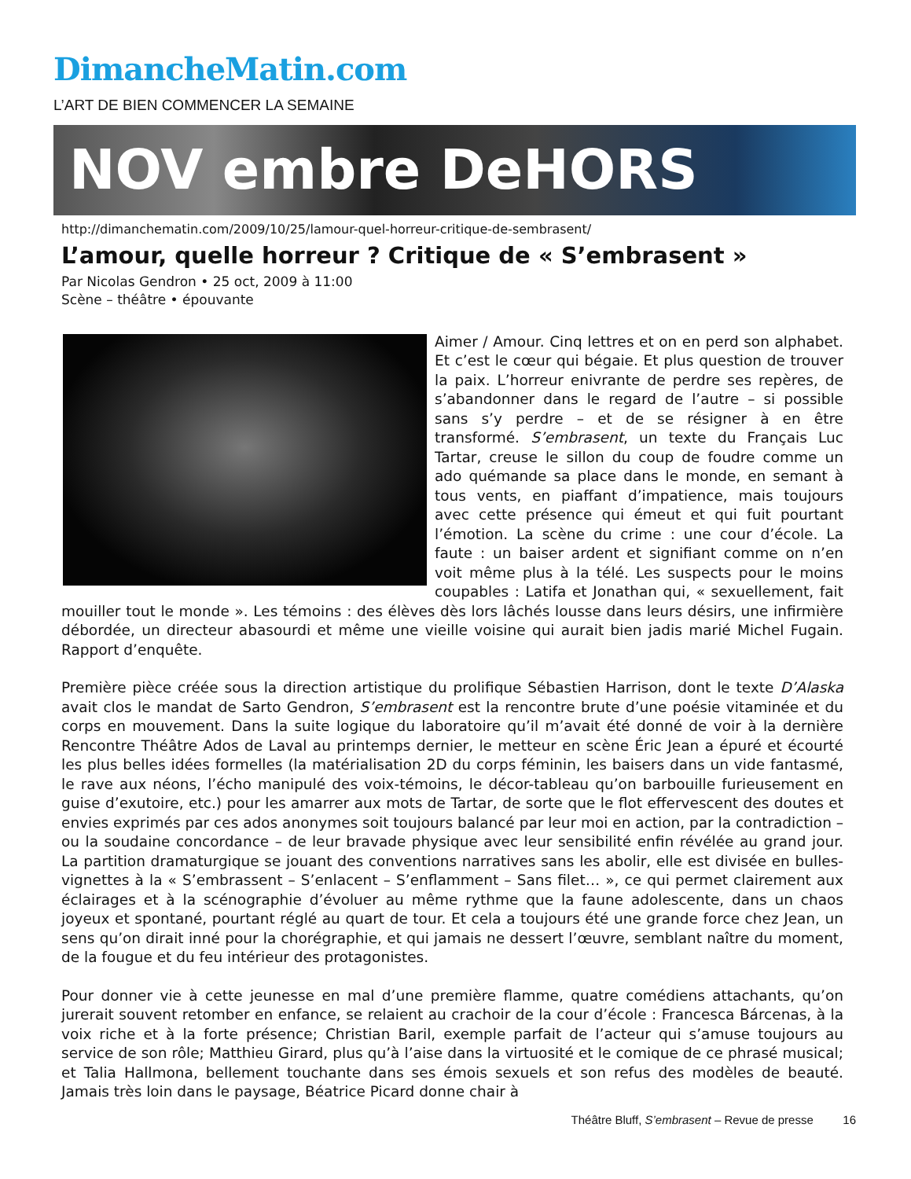DimancheMatin.com
L’ART DE BIEN COMMENCER LA SEMAINE
NOV embre DeHORS
http://dimanchematin.com/2009/10/25/lamour-quel-horreur-critique-de-sembrasent/
L’amour, quelle horreur ? Critique de « S’embrasent »
Par Nicolas Gendron • 25 oct, 2009 à 11:00
Scène – théâtre • épouvante
Aimer / Amour. Cinq lettres et on en perd son alphabet. Et c’est le cœur qui bégaie. Et plus question de trouver la paix. L’horreur enivrante de perdre ses repères, de s’abandonner dans le regard de l’autre – si possible sans s’y perdre – et de se résigner à en être transformé. S’embrasent, un texte du Français Luc Tartar, creuse le sillon du coup de foudre comme un ado quémande sa place dans le monde, en semant à tous vents, en piaffant d’impatience, mais toujours avec cette présence qui émeut et qui fuit pourtant l’émotion. La scène du crime : une cour d’école. La faute : un baiser ardent et signifiant comme on n’en voit même plus à la télé. Les suspects pour le moins coupables : Latifa et Jonathan qui, « sexuellement, fait mouiller tout le monde ». Les témoins : des élèves dès lors lâchés lousse dans leurs désirs, une infirmière débordée, un directeur abasourdi et même une vieille voisine qui aurait bien jadis marié Michel Fugain. Rapport d’enquête.
Première pièce créée sous la direction artistique du prolifique Sébastien Harrison, dont le texte D’Alaska avait clos le mandat de Sarto Gendron, S’embrasent est la rencontre brute d’une poésie vitaminée et du corps en mouvement. Dans la suite logique du laboratoire qu’il m’avait été donné de voir à la dernière Rencontre Théâtre Ados de Laval au printemps dernier, le metteur en scène Éric Jean a épuré et écourté les plus belles idées formelles (la matérialisation 2D du corps féminin, les baisers dans un vide fantasmé, le rave aux néons, l’écho manipulé des voix-témoins, le décor-tableau qu’on barbouille furieusement en guise d’exutoire, etc.) pour les amarrer aux mots de Tartar, de sorte que le flot effervescent des doutes et envies exprimés par ces ados anonymes soit toujours balancé par leur moi en action, par la contradiction – ou la soudaine concordance – de leur bravade physique avec leur sensibilité enfin révélée au grand jour. La partition dramaturgique se jouant des conventions narratives sans les abolir, elle est divisée en bulles-vignettes à la « S’embrassent – S’enlacent – S’enflamment – Sans filet… », ce qui permet clairement aux éclairages et à la scénographie d’évoluer au même rythme que la faune adolescente, dans un chaos joyeux et spontané, pourtant réglé au quart de tour. Et cela a toujours été une grande force chez Jean, un sens qu’on dirait inné pour la chorégraphie, et qui jamais ne dessert l’œuvre, semblant naître du moment, de la fougue et du feu intérieur des protagonistes.
Pour donner vie à cette jeunesse en mal d’une première flamme, quatre comédiens attachants, qu’on jurerait souvent retomber en enfance, se relaient au crachoir de la cour d’école : Francesca Bárcenas, à la voix riche et à la forte présence; Christian Baril, exemple parfait de l’acteur qui s’amuse toujours au service de son rôle; Matthieu Girard, plus qu’à l’aise dans la virtuosité et le comique de ce phrasé musical; et Talia Hallmona, bellement touchante dans ses émois sexuels et son refus des modèles de beauté. Jamais très loin dans le paysage, Béatrice Picard donne chair à
Théâtre Bluff, S’embrasent – Revue de presse 16